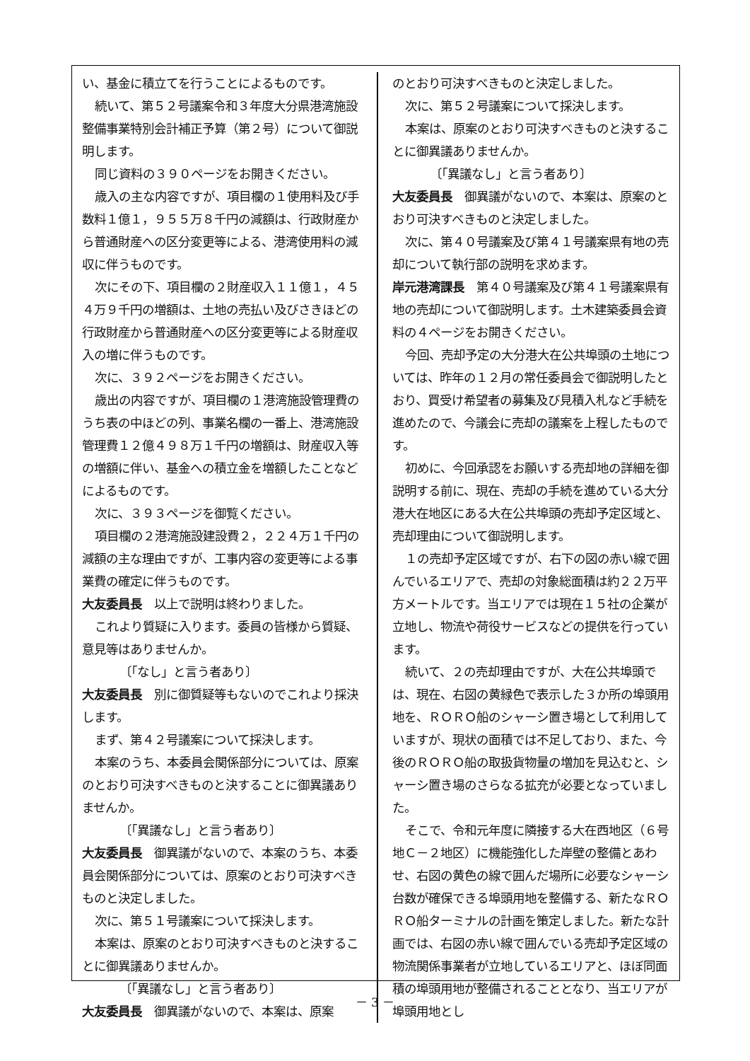い、基金に積立てを行うことによるものです。
続いて、第５２号議案令和３年度大分県港湾施設整備事業特別会計補正予算（第２号）について御説明します。
同じ資料の３９０ページをお開きください。
歳入の主な内容ですが、項目欄の１使用料及び手数料１億１，９５５万８千円の減額は、行政財産から普通財産への区分変更等による、港湾使用料の減収に伴うものです。
次にその下、項目欄の２財産収入１１億１，４５４万９千円の増額は、土地の売払い及びさきほどの行政財産から普通財産への区分変更等による財産収入の増に伴うものです。
次に、３９２ページをお開きください。
歳出の内容ですが、項目欄の１港湾施設管理費のうち表の中ほどの列、事業名欄の一番上、港湾施設管理費１２億４９８万１千円の増額は、財産収入等の増額に伴い、基金への積立金を増額したことなどによるものです。
次に、３９３ページを御覧ください。
項目欄の２港湾施設建設費２，２２４万１千円の減額の主な理由ですが、工事内容の変更等による事業費の確定に伴うものです。
大友委員長　以上で説明は終わりました。
これより質疑に入ります。委員の皆様から質疑、意見等はありませんか。
〔「なし」と言う者あり〕
大友委員長　別に御質疑等もないのでこれより採決します。
まず、第４２号議案について採決します。
本案のうち、本委員会関係部分については、原案のとおり可決すべきものと決することに御異議ありませんか。
〔「異議なし」と言う者あり〕
大友委員長　御異議がないので、本案のうち、本委員会関係部分については、原案のとおり可決すべきものと決定しました。
次に、第５１号議案について採決します。
本案は、原案のとおり可決すべきものと決することに御異議ありませんか。
〔「異議なし」と言う者あり〕
大友委員長　御異議がないので、本案は、原案
のとおり可決すべきものと決定しました。
次に、第５２号議案について採決します。
本案は、原案のとおり可決すべきものと決することに御異議ありませんか。
〔「異議なし」と言う者あり〕
大友委員長　御異議がないので、本案は、原案のとおり可決すべきものと決定しました。
次に、第４０号議案及び第４１号議案県有地の売却について執行部の説明を求めます。
岸元港湾課長　第４０号議案及び第４１号議案県有地の売却について御説明します。土木建築委員会資料の４ページをお開きください。
今回、売却予定の大分港大在公共埠頭の土地については、昨年の１２月の常任委員会で御説明したとおり、買受け希望者の募集及び見積入札など手続を進めたので、今議会に売却の議案を上程したものです。
初めに、今回承認をお願いする売却地の詳細を御説明する前に、現在、売却の手続を進めている大分港大在地区にある大在公共埠頭の売却予定区域と、売却理由について御説明します。
１の売却予定区域ですが、右下の図の赤い線で囲んでいるエリアで、売却の対象総面積は約２２万平方メートルです。当エリアでは現在１５社の企業が立地し、物流や荷役サービスなどの提供を行っています。
続いて、２の売却理由ですが、大在公共埠頭では、現在、右図の黄緑色で表示した３か所の埠頭用地を、ＲＯＲＯ船のシャーシ置き場として利用していますが、現状の面積では不足しており、また、今後のＲＯＲＯ船の取扱貨物量の増加を見込むと、シャーシ置き場のさらなる拡充が必要となっていました。
そこで、令和元年度に隣接する大在西地区（６号地Ｃ－２地区）に機能強化した岸壁の整備とあわせ、右図の黄色の線で囲んだ場所に必要なシャーシ台数が確保できる埠頭用地を整備する、新たなＲＯＲＯ船ターミナルの計画を策定しました。新たな計画では、右図の赤い線で囲んでいる売却予定区域の物流関係事業者が立地しているエリアと、ほぼ同面積の埠頭用地が整備されることとなり、当エリアが埠頭用地とし
－ 3 －